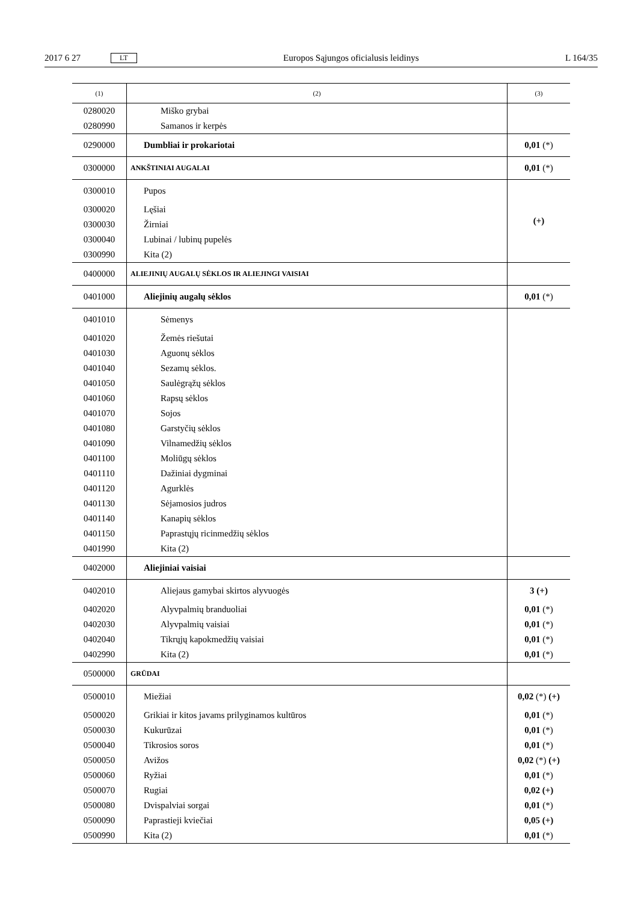2017 6 27 LT Europos Sąjungos oficialusis leidinys L 164/35
| (1) | (2) | (3) |
| --- | --- | --- |
| 0280020 | Miško grybai | |
| 0280990 | Samanos ir kerpės | |
| 0290000 | Dumbliai ir prokariotai | 0,01 (*) |
| 0300000 | ANKŠTINIAI AUGALAI | 0,01 (*) |
| 0300010 | Pupos | (+) |
| 0300020 | Lęšiai | |
| 0300030 | Žirniai | |
| 0300040 | Lubinai / lubinų pupelės | |
| 0300990 | Kita (2) | |
| 0400000 | ALIEJINIŲ AUGALŲ SĖKLOS IR ALIEJINGI VAISIAI | |
| 0401000 | Aliejinių augalų sėklos | 0,01 (*) |
| 0401010 | Sėmenys | |
| 0401020 | Žemės riešutai | |
| 0401030 | Aguonų sėklos | |
| 0401040 | Sezamų sėklos. | |
| 0401050 | Saulėgrąžų sėklos | |
| 0401060 | Rapsų sėklos | |
| 0401070 | Sojos | |
| 0401080 | Garstyčių sėklos | |
| 0401090 | Vilnamedžių sėklos | |
| 0401100 | Moliūgų sėklos | |
| 0401110 | Dažiniai dygminai | |
| 0401120 | Agurklės | |
| 0401130 | Sėjamosios judros | |
| 0401140 | Kanapių sėklos | |
| 0401150 | Paprastųjų ricinmedžių sėklos | |
| 0401990 | Kita (2) | |
| 0402000 | Aliejiniai vaisiai | |
| 0402010 | Aliejaus gamybai skirtos alyvuogės | 3 (+) |
| 0402020 | Alyvpalmių branduoliai | 0,01 (*) |
| 0402030 | Alyvpalmių vaisiai | 0,01 (*) |
| 0402040 | Tikrųjų kapokmedžių vaisiai | 0,01 (*) |
| 0402990 | Kita (2) | 0,01 (*) |
| 0500000 | GRŪDAI | |
| 0500010 | Miežiai | 0,02 (*) (+) |
| 0500020 | Grikiai ir kitos javams prilyginamos kultūros | 0,01 (*) |
| 0500030 | Kukurūzai | 0,01 (*) |
| 0500040 | Tikrosios soros | 0,01 (*) |
| 0500050 | Avižos | 0,02 (*) (+) |
| 0500060 | Ryžiai | 0,01 (*) |
| 0500070 | Rugiai | 0,02 (+) |
| 0500080 | Dvispalviai sorgai | 0,01 (*) |
| 0500090 | Paprastieji kviečiai | 0,05 (+) |
| 0500990 | Kita (2) | 0,01 (*) |